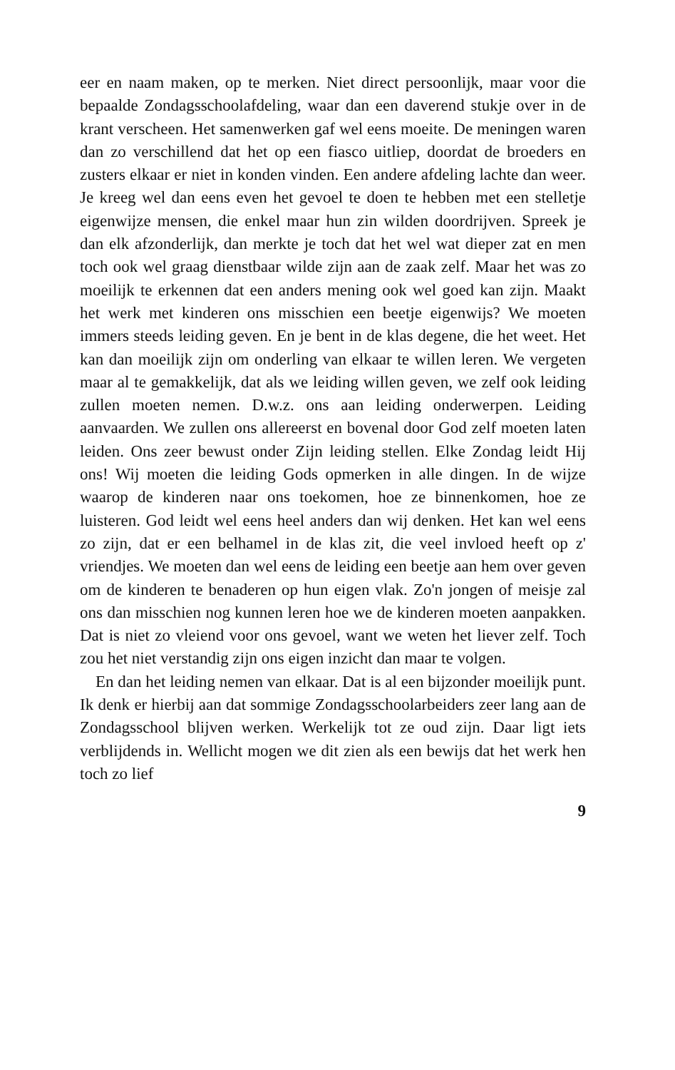eer en naam maken, op te merken. Niet direct persoonlijk, maar voor die bepaalde Zondagsschoolafdeling, waar dan een daverend stukje over in de krant verscheen. Het samenwerken gaf wel eens moeite. De meningen waren dan zo verschillend dat het op een fiasco uitliep, doordat de broeders en zusters elkaar er niet in konden vinden. Een andere afdeling lachte dan weer. Je kreeg wel dan eens even het gevoel te doen te hebben met een stelletje eigenwijze mensen, die enkel maar hun zin wilden doordrijven. Spreek je dan elk afzonderlijk, dan merkte je toch dat het wel wat dieper zat en men toch ook wel graag dienstbaar wilde zijn aan de zaak zelf. Maar het was zo moeilijk te erkennen dat een anders mening ook wel goed kan zijn. Maakt het werk met kinderen ons misschien een beetje eigenwijs? We moeten immers steeds leiding geven. En je bent in de klas degene, die het weet. Het kan dan moeilijk zijn om onderling van elkaar te willen leren. We vergeten maar al te gemakkelijk, dat als we leiding willen geven, we zelf ook leiding zullen moeten nemen. D.w.z. ons aan leiding onderwerpen. Leiding aanvaarden. We zullen ons allereerst en bovenal door God zelf moeten laten leiden. Ons zeer bewust onder Zijn leiding stellen. Elke Zondag leidt Hij ons! Wij moeten die leiding Gods opmerken in alle dingen. In de wijze waarop de kinderen naar ons toekomen, hoe ze binnenkomen, hoe ze luisteren. God leidt wel eens heel anders dan wij denken. Het kan wel eens zo zijn, dat er een belhamel in de klas zit, die veel invloed heeft op z' vriendjes. We moeten dan wel eens de leiding een beetje aan hem over geven om de kinderen te benaderen op hun eigen vlak. Zo'n jongen of meisje zal ons dan misschien nog kunnen leren hoe we de kinderen moeten aanpakken. Dat is niet zo vleiend voor ons gevoel, want we weten het liever zelf. Toch zou het niet verstandig zijn ons eigen inzicht dan maar te volgen.
En dan het leiding nemen van elkaar. Dat is al een bijzonder moeilijk punt. Ik denk er hierbij aan dat sommige Zondagsschoolarbeiders zeer lang aan de Zondagsschool blijven werken. Werkelijk tot ze oud zijn. Daar ligt iets verblijdends in. Wellicht mogen we dit zien als een bewijs dat het werk hen toch zo lief
9